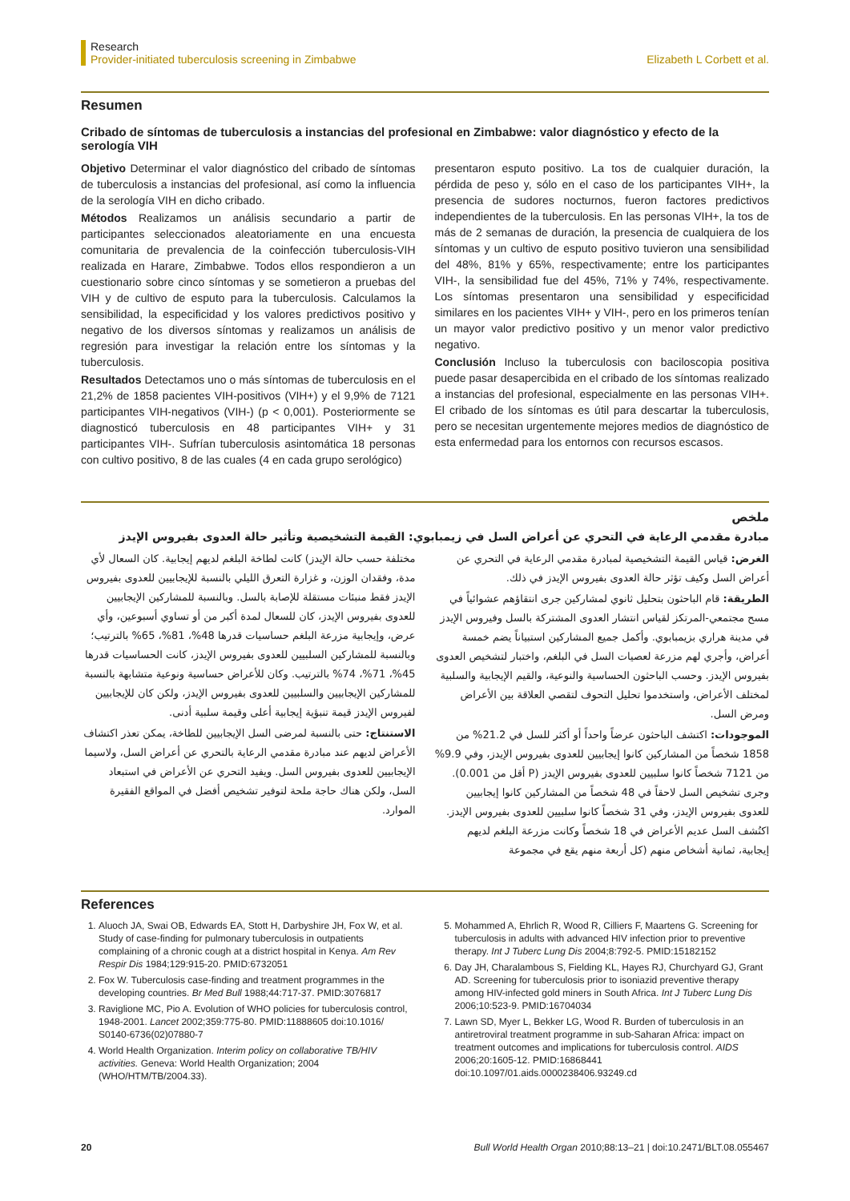Research
Provider-initiated tuberculosis screening in Zimbabwe
Elizabeth L Corbett et al.
Resumen
Cribado de síntomas de tuberculosis a instancias del profesional en Zimbabwe: valor diagnóstico y efecto de la serología VIH
Objetivo Determinar el valor diagnóstico del cribado de síntomas de tuberculosis a instancias del profesional, así como la influencia de la serología VIH en dicho cribado.
Métodos Realizamos un análisis secundario a partir de participantes seleccionados aleatoriamente en una encuesta comunitaria de prevalencia de la coinfección tuberculosis-VIH realizada en Harare, Zimbabwe. Todos ellos respondieron a un cuestionario sobre cinco síntomas y se sometieron a pruebas del VIH y de cultivo de esputo para la tuberculosis. Calculamos la sensibilidad, la especificidad y los valores predictivos positivo y negativo de los diversos síntomas y realizamos un análisis de regresión para investigar la relación entre los síntomas y la tuberculosis.
Resultados Detectamos uno o más síntomas de tuberculosis en el 21,2% de 1858 pacientes VIH-positivos (VIH+) y el 9,9% de 7121 participantes VIH-negativos (VIH-) (p < 0,001). Posteriormente se diagnosticó tuberculosis en 48 participantes VIH+ y 31 participantes VIH-. Sufrían tuberculosis asintomática 18 personas con cultivo positivo, 8 de las cuales (4 en cada grupo serológico)
presentaron esputo positivo. La tos de cualquier duración, la pérdida de peso y, sólo en el caso de los participantes VIH+, la presencia de sudores nocturnos, fueron factores predictivos independientes de la tuberculosis. En las personas VIH+, la tos de más de 2 semanas de duración, la presencia de cualquiera de los síntomas y un cultivo de esputo positivo tuvieron una sensibilidad del 48%, 81% y 65%, respectivamente; entre los participantes VIH-, la sensibilidad fue del 45%, 71% y 74%, respectivamente. Los síntomas presentaron una sensibilidad y especificidad similares en los pacientes VIH+ y VIH-, pero en los primeros tenían un mayor valor predictivo positivo y un menor valor predictivo negativo.
Conclusión Incluso la tuberculosis con baciloscopia positiva puede pasar desapercibida en el cribado de los síntomas realizado a instancias del profesional, especialmente en las personas VIH+. El cribado de los síntomas es útil para descartar la tuberculosis, pero se necesitan urgentemente mejores medios de diagnóstico de esta enfermedad para los entornos con recursos escasos.
ملخص
مبادرة مقدمي الرعاية في التحري عن أعراض السل في زيمبابوي: القيمة التشخيصية وتأثير حالة العدوى بفيروس الإيدز
الغرض: قياس القيمة التشخيصية لمبادرة مقدمي الرعاية في التحري عن أعراض السل وكيف تؤثر حالة العدوى بفيروس الإيدز في ذلك.
الطريقة: قام الباحثون بتحليل ثانوي لمشاركين جرى انتقاؤهم عشوائياً في مسح مجتمعي-المرتكز لقياس انتشار العدوى المشتركة بالسل وفيروس الإيدز في مدينة هراري بزيمبابوي. وأكمل جميع المشاركين استبياناً يضم خمسة أعراض، وأجري لهم مزرعة لعصيات السل في البلغم، واختبار لتشخيص العدوى بفيروس الإيدز. وحسب الباحثون الحساسية والنوعية، والقيم الإيجابية والسلبية لمختلف الأعراض، واستخدموا تحليل التحوف لتقصي العلاقة بين الأعراض ومرض السل.
الموجودات: اكتشف الباحثون عرضاً واحداً أو أكثر للسل في 21.2% من 1858 شخصاً من المشاركين كانوا إيجابيين للعدوى بفيروس الإيدز، وفي 9.9% من 7121 شخصاً كانوا سلبيين للعدوى بفيروس الإيدز (P أقل من 0.001). وجرى تشخيص السل لاحقاً في 48 شخصاً من المشاركين كانوا إيجابيين للعدوى بفيروس الإيدز، وفي 31 شخصاً كانوا سلبيين للعدوى بفيروس الإيدز. اكتُشف السل عديم الأعراض في 18 شخصاً وكانت مزرعة البلغم لديهم إيجابية، ثمانية أشخاص منهم (كل أربعة منهم يقع في مجموعة
مختلفة حسب حالة الإيدز) كانت لطاخة البلغم لديهم إيجابية. كان السعال لأي مدة، وفقدان الوزن، و غزارة التعرق الليلي بالنسبة للإيجابيين للعدوى بفيروس الإيدز فقط منبئات مستقلة للإصابة بالسل. وبالنسبة للمشاركين الإيجابيين للعدوى بفيروس الإيدز، كان للسعال لمدة أكبر من أو تساوي أسبوعين، وأي عرض، وإيجابية مزرعة البلغم حساسيات قدرها 48%، 81%، 65% بالترتيب؛ وبالنسبة للمشاركين السلبيين للعدوى بفيروس الإيدز، كانت الحساسيات قدرها 45%، 71%، 74% بالترتيب. وكان للأعراض حساسية ونوعية متشابهة بالنسبة للمشاركين الإيجابيين والسلبيين للعدوى بفيروس الإيدز، ولكن كان للإيجابيين لفيروس الإيدز قيمة تنبؤية إيجابية أعلى وقيمة سلبية أدنى.
الاستنتاج: حتى بالنسبة لمرضى السل الإيجابيين للطاخة، يمكن تعذر اكتشاف الأعراض لديهم عند مبادرة مقدمي الرعاية بالتحري عن أعراض السل، ولاسيما الإيجابيين للعدوى بفيروس السل. ويفيد التحري عن الأعراض في استبعاد السل، ولكن هناك حاجة ملحة لتوفير تشخيص أفضل في المواقع الفقيرة الموارد.
References
1. Aluoch JA, Swai OB, Edwards EA, Stott H, Darbyshire JH, Fox W, et al. Study of case-finding for pulmonary tuberculosis in outpatients complaining of a chronic cough at a district hospital in Kenya. Am Rev Respir Dis 1984;129:915-20. PMID:6732051
2. Fox W. Tuberculosis case-finding and treatment programmes in the developing countries. Br Med Bull 1988;44:717-37. PMID:3076817
3. Raviglione MC, Pio A. Evolution of WHO policies for tuberculosis control, 1948-2001. Lancet 2002;359:775-80. PMID:11888605 doi:10.1016/ S0140-6736(02)07880-7
4. World Health Organization. Interim policy on collaborative TB/HIV activities. Geneva: World Health Organization; 2004 (WHO/HTM/TB/2004.33).
5. Mohammed A, Ehrlich R, Wood R, Cilliers F, Maartens G. Screening for tuberculosis in adults with advanced HIV infection prior to preventive therapy. Int J Tuberc Lung Dis 2004;8:792-5. PMID:15182152
6. Day JH, Charalambous S, Fielding KL, Hayes RJ, Churchyard GJ, Grant AD. Screening for tuberculosis prior to isoniazid preventive therapy among HIV-infected gold miners in South Africa. Int J Tuberc Lung Dis 2006;10:523-9. PMID:16704034
7. Lawn SD, Myer L, Bekker LG, Wood R. Burden of tuberculosis in an antiretroviral treatment programme in sub-Saharan Africa: impact on treatment outcomes and implications for tuberculosis control. AIDS 2006;20:1605-12. PMID:16868441 doi:10.1097/01.aids.0000238406.93249.cd
20 Bull World Health Organ 2010;88:13–21 | doi:10.2471/BLT.08.055467